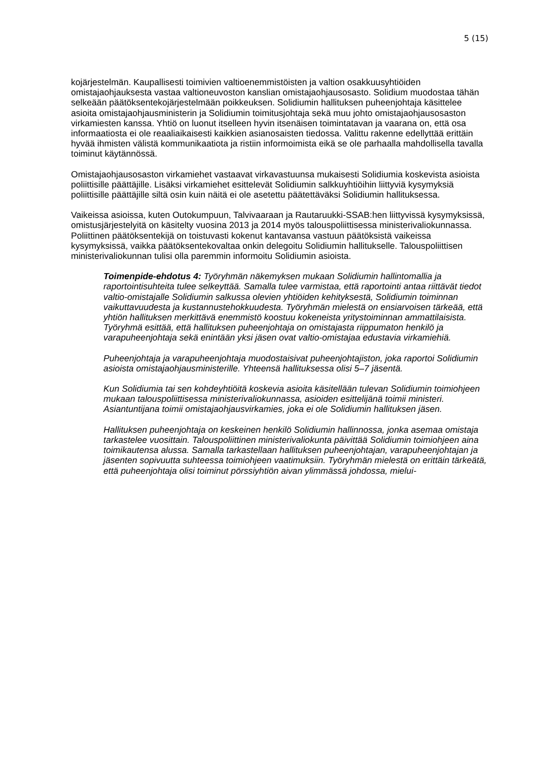5 (15)
kojärjestelmän. Kaupallisesti toimivien valtioenemmistöisten ja valtion osakkuusyhtiöiden omistajaohjauksesta vastaa valtioneuvoston kanslian omistajaohjausosasto. Solidium muodostaa tähän selkeään päätöksentekojärjestelmään poikkeuksen. Solidiumin hallituksen puheenjohtaja käsittelee asioita omistajaohjausministerin ja Solidiumin toimitusjohtaja sekä muu johto omistajaohjausosaston virkamiesten kanssa. Yhtiö on luonut itselleen hyvin itsenäisen toimintatavan ja vaarana on, että osa informaatiosta ei ole reaaliaikaisesti kaikkien asianosaisten tiedossa. Valittu rakenne edellyttää erittäin hyvää ihmisten välistä kommunikaatiota ja ristiin informoimista eikä se ole parhaalla mahdollisella tavalla toiminut käytännössä.
Omistajaohjausosaston virkamiehet vastaavat virkavastuunsa mukaisesti Solidiumia koskevista asioista poliittisille päättäjille. Lisäksi virkamiehet esittelevät Solidiumin salkkuyhtiöihin liittyviä kysymyksiä poliittisille päättäjille siltä osin kuin näitä ei ole asetettu päätettäväksi Solidiumin hallituksessa.
Vaikeissa asioissa, kuten Outokumpuun, Talvivaaraan ja Rautaruukki-SSAB:hen liittyvissä kysymyksissä, omistusjärjestelyitä on käsitelty vuosina 2013 ja 2014 myös talouspoliittisessa ministerivaliokunnassa. Poliittinen päätöksentekijä on toistuvasti kokenut kantavansa vastuun päätöksistä vaikeissa kysymyksissä, vaikka päätöksentekovaltaa onkin delegoitu Solidiumin hallitukselle. Talouspoliittisen ministerivaliokunnan tulisi olla paremmin informoitu Solidiumin asioista.
Toimenpide-ehdotus 4: Työryhmän näkemyksen mukaan Solidiumin hallintomallia ja raportointisuhteita tulee selkeyttää. Samalla tulee varmistaa, että raportointi antaa riittävät tiedot valtio-omistajalle Solidiumin salkussa olevien yhtiöiden kehityksestä, Solidiumin toiminnan vaikuttavuudesta ja kustannustehokkuudesta. Työryhmän mielestä on ensiarvoisen tärkeää, että yhtiön hallituksen merkittävä enemmistö koostuu kokeneista yritystoiminnan ammattilaisista. Työryhmä esittää, että hallituksen puheenjohtaja on omistajasta riippumaton henkilö ja varapuheenjohtaja sekä enintään yksi jäsen ovat valtio-omistajaa edustavia virkamiehiä.
Puheenjohtaja ja varapuheenjohtaja muodostaisivat puheenjohtajiston, joka raportoi Solidiumin asioista omistajaohjausministerille. Yhteensä hallituksessa olisi 5–7 jäsentä.
Kun Solidiumia tai sen kohdeyhtiöitä koskevia asioita käsitellään tulevan Solidiumin toimiohjeen mukaan talouspoliittisessa ministerivaliokunnassa, asioiden esittelijänä toimii ministeri. Asiantuntijana toimii omistajaohjausvirkamies, joka ei ole Solidiumin hallituksen jäsen.
Hallituksen puheenjohtaja on keskeinen henkilö Solidiumin hallinnossa, jonka asemaa omistaja tarkastelee vuosittain. Talouspoliittinen ministerivaliokunta päivittää Solidiumin toimiohjeen aina toimikautensa alussa. Samalla tarkastellaan hallituksen puheenjohtajan, varapuheenjohtajan ja jäsenten sopivuutta suhteessa toimiohjeen vaatimuksiin. Työryhmän mielestä on erittäin tärkeätä, että puheenjohtaja olisi toiminut pörssiyhtiön aivan ylimmässä johdossa, mielui-